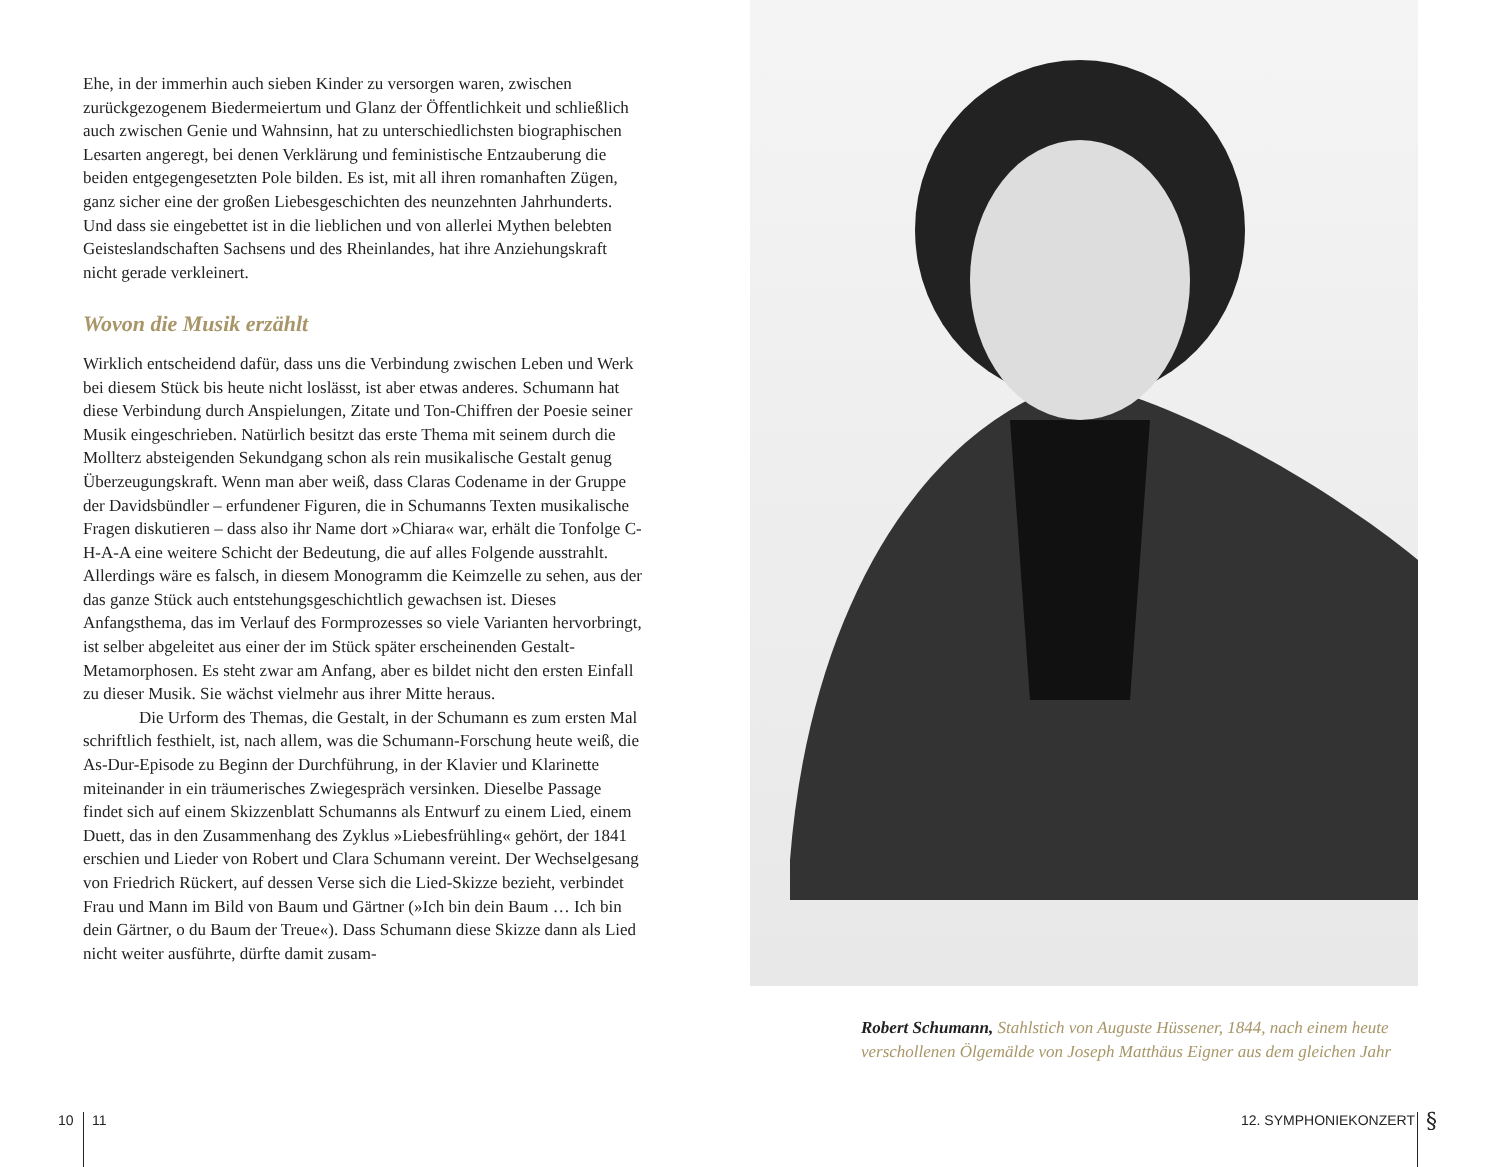Ehe, in der immerhin auch sieben Kinder zu versorgen waren, zwischen zurückgezogenem Biedermeiertum und Glanz der Öffentlichkeit und schließlich auch zwischen Genie und Wahnsinn, hat zu unterschiedlichsten biographischen Lesarten angeregt, bei denen Verklärung und feministische Entzauberung die beiden entgegengesetzten Pole bilden. Es ist, mit all ihren romanhaften Zügen, ganz sicher eine der großen Liebesgeschichten des neunzehnten Jahrhunderts. Und dass sie eingebettet ist in die lieblichen und von allerlei Mythen belebten Geisteslandschaften Sachsens und des Rheinlandes, hat ihre Anziehungskraft nicht gerade verkleinert.
Wovon die Musik erzählt
Wirklich entscheidend dafür, dass uns die Verbindung zwischen Leben und Werk bei diesem Stück bis heute nicht loslässt, ist aber etwas anderes. Schumann hat diese Verbindung durch Anspielungen, Zitate und Ton-Chiffren der Poesie seiner Musik eingeschrieben. Natürlich besitzt das erste Thema mit seinem durch die Mollterz absteigenden Sekundgang schon als rein musikalische Gestalt genug Überzeugungskraft. Wenn man aber weiß, dass Claras Codename in der Gruppe der Davidsbündler – erfundener Figuren, die in Schumanns Texten musikalische Fragen diskutieren – dass also ihr Name dort »Chiara« war, erhält die Tonfolge C-H-A-A eine weitere Schicht der Bedeutung, die auf alles Folgende ausstrahlt. Allerdings wäre es falsch, in diesem Monogramm die Keimzelle zu sehen, aus der das ganze Stück auch entstehungsgeschichtlich gewachsen ist. Dieses Anfangsthema, das im Verlauf des Formprozesses so viele Varianten hervorbringt, ist selber abgeleitet aus einer der im Stück später erscheinenden Gestalt-Metamorphosen. Es steht zwar am Anfang, aber es bildet nicht den ersten Einfall zu dieser Musik. Sie wächst vielmehr aus ihrer Mitte heraus.
Die Urform des Themas, die Gestalt, in der Schumann es zum ersten Mal schriftlich festhielt, ist, nach allem, was die Schumann-Forschung heute weiß, die As-Dur-Episode zu Beginn der Durchführung, in der Klavier und Klarinette miteinander in ein träumerisches Zwiegespräch versinken. Dieselbe Passage findet sich auf einem Skizzenblatt Schumanns als Entwurf zu einem Lied, einem Duett, das in den Zusammenhang des Zyklus »Liebesfrühling« gehört, der 1841 erschien und Lieder von Robert und Clara Schumann vereint. Der Wechselgesang von Friedrich Rückert, auf dessen Verse sich die Lied-Skizze bezieht, verbindet Frau und Mann im Bild von Baum und Gärtner (»Ich bin dein Baum … Ich bin dein Gärtner, o du Baum der Treue«). Dass Schumann diese Skizze dann als Lied nicht weiter ausführte, dürfte damit zusam-
Robert Schumann, Stahlstich von Auguste Hüssener, 1844, nach einem heute verschollenen Ölgemälde von Joseph Matthäus Eigner aus dem gleichen Jahr
10 11 12. SYMPHONIEKONZERT §